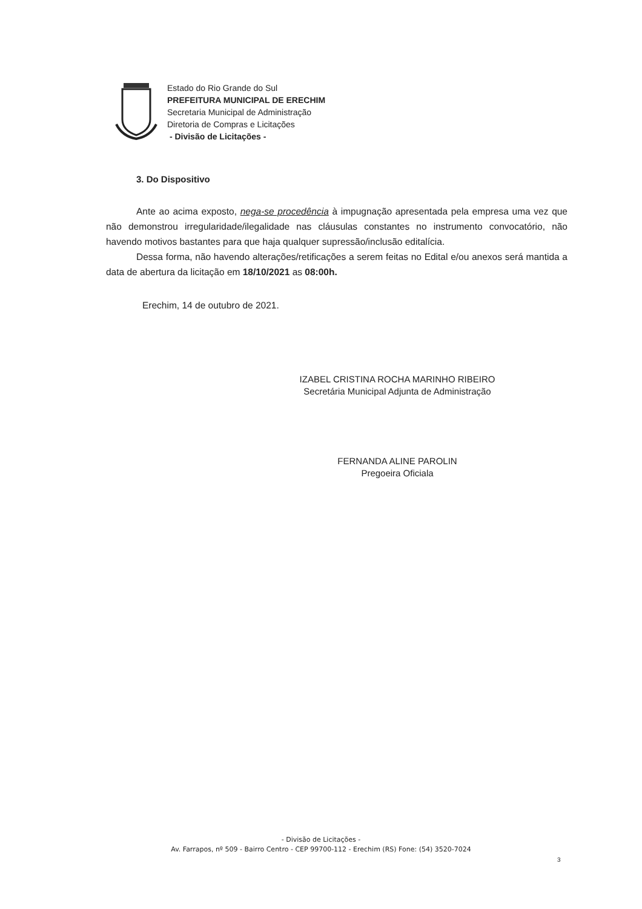Estado do Rio Grande do Sul
PREFEITURA MUNICIPAL DE ERECHIM
Secretaria Municipal de Administração
Diretoria de Compras e Licitações
- Divisão de Licitações -
3. Do Dispositivo
Ante ao acima exposto, nega-se procedência à impugnação apresentada pela empresa uma vez que não demonstrou irregularidade/ilegalidade nas cláusulas constantes no instrumento convocatório, não havendo motivos bastantes para que haja qualquer supressão/inclusão editalícia.
Dessa forma, não havendo alterações/retificações a serem feitas no Edital e/ou anexos será mantida a data de abertura da licitação em 18/10/2021 as 08:00h.
Erechim, 14 de outubro de 2021.
IZABEL CRISTINA ROCHA MARINHO RIBEIRO
Secretária Municipal Adjunta de Administração
FERNANDA ALINE PAROLIN
Pregoeira Oficiala
- Divisão de Licitações -
Av. Farrapos, nº 509 - Bairro Centro - CEP 99700-112 - Erechim (RS) Fone: (54) 3520-7024
3